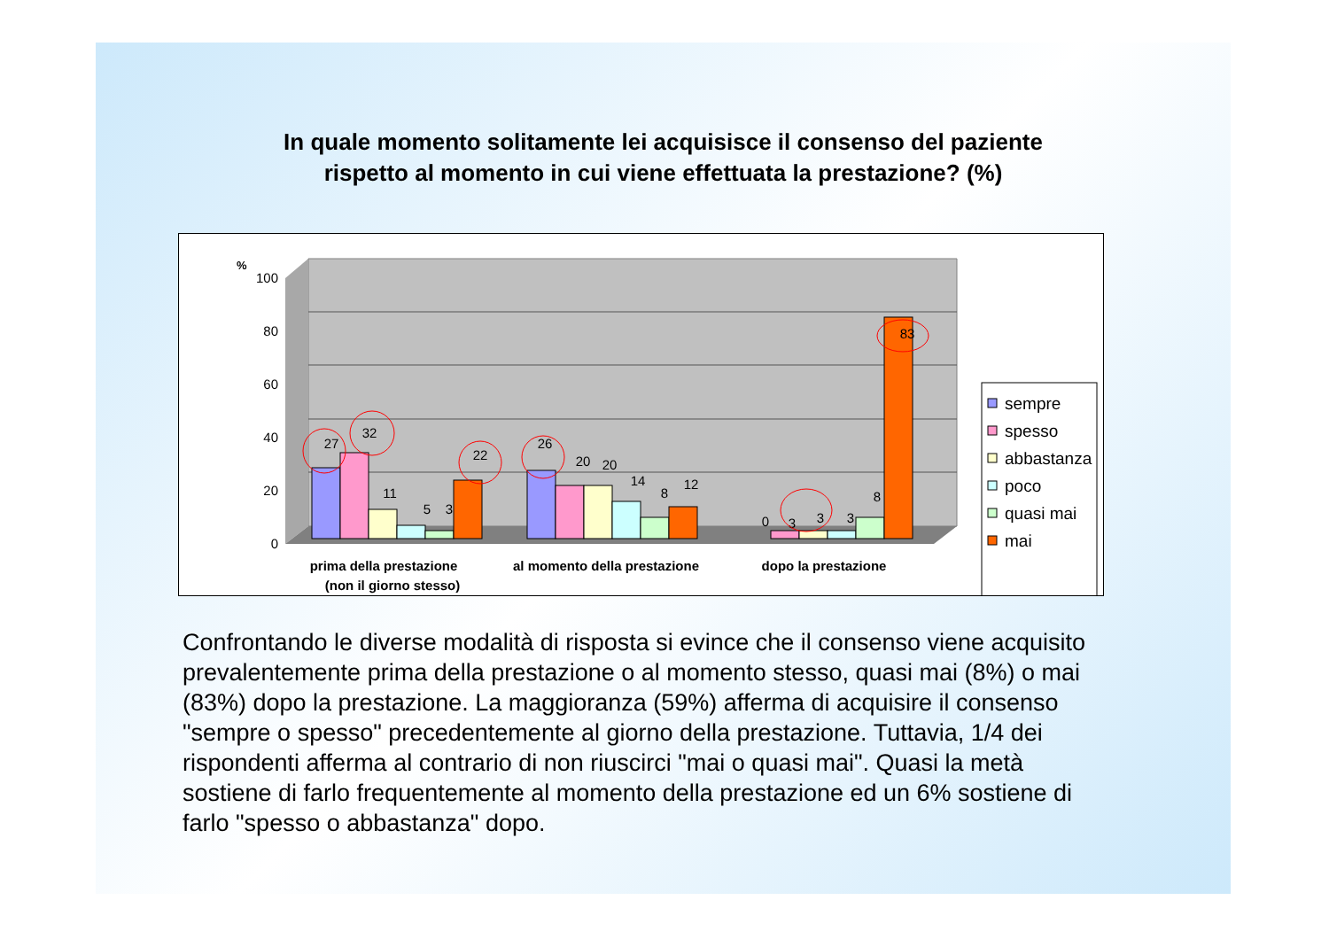In quale momento solitamente lei acquisisce il consenso del paziente
rispetto al momento in cui viene effettuata la prestazione? (%)
%
100
80
60
40
20
0
27
32
11
5
3
22
26
20
20
14
8
12
0
3
3
3
8
83
prima della prestazione
(non il giorno stesso)
al momento della prestazione
dopo la prestazione
sempre
spesso
abbastanza
poco
quasi mai
mai
Confrontando le diverse modalità di risposta si evince che il consenso viene acquisito prevalentemente prima della prestazione o al momento stesso, quasi mai (8%) o mai (83%) dopo la prestazione. La maggioranza (59%) afferma di acquisire il consenso "sempre o spesso" precedentemente al giorno della prestazione. Tuttavia, 1/4 dei rispondenti afferma al contrario di non riuscirci "mai o quasi mai". Quasi la metà sostiene di farlo frequentemente al momento della prestazione ed un 6% sostiene di farlo "spesso o abbastanza" dopo.